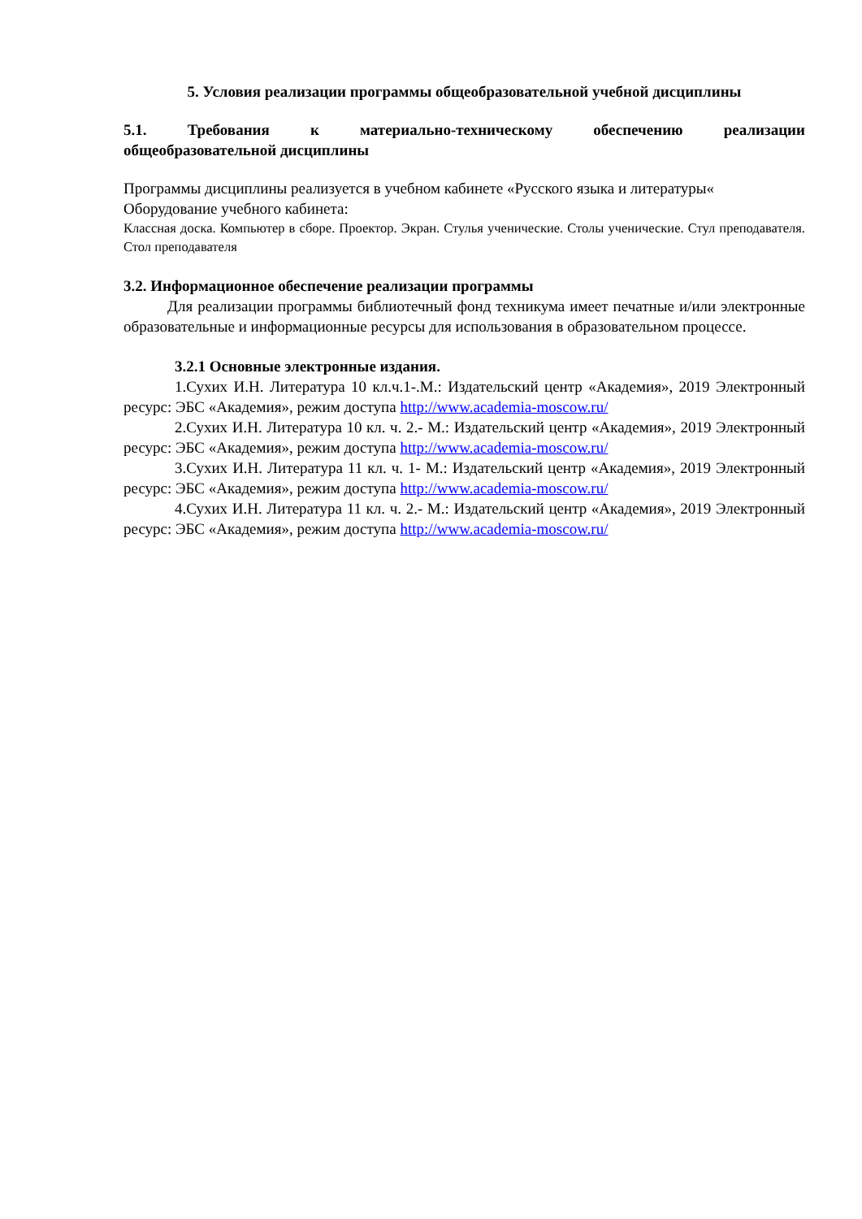5. Условия реализации программы общеобразовательной учебной дисциплины
5.1. Требования к материально-техническому обеспечению реализации
общеобразовательной дисциплины
Программы дисциплины реализуется в учебном кабинете «Русского языка и литературы«
Оборудование учебного кабинета:
Классная доска. Компьютер в сборе. Проектор. Экран. Стулья ученические. Столы ученические. Стул преподавателя. Стол преподавателя
3.2. Информационное обеспечение реализации программы
Для реализации программы библиотечный фонд техникума имеет печатные и/или электронные образовательные и информационные ресурсы для использования в образовательном процессе.
3.2.1 Основные электронные издания.
1.Сухих И.Н. Литература 10 кл.ч.1-.М.: Издательский центр «Академия», 2019 Электронный ресурс: ЭБС «Академия», режим доступа http://www.academia-moscow.ru/
2.Сухих И.Н. Литература 10 кл. ч. 2.- М.: Издательский центр «Академия», 2019 Электронный ресурс: ЭБС «Академия», режим доступа http://www.academia-moscow.ru/
3.Сухих И.Н. Литература 11 кл. ч. 1- М.: Издательский центр «Академия», 2019 Электронный ресурс: ЭБС «Академия», режим доступа http://www.academia-moscow.ru/
4.Сухих И.Н. Литература 11 кл. ч. 2.- М.: Издательский центр «Академия», 2019 Электронный ресурс: ЭБС «Академия», режим доступа http://www.academia-moscow.ru/